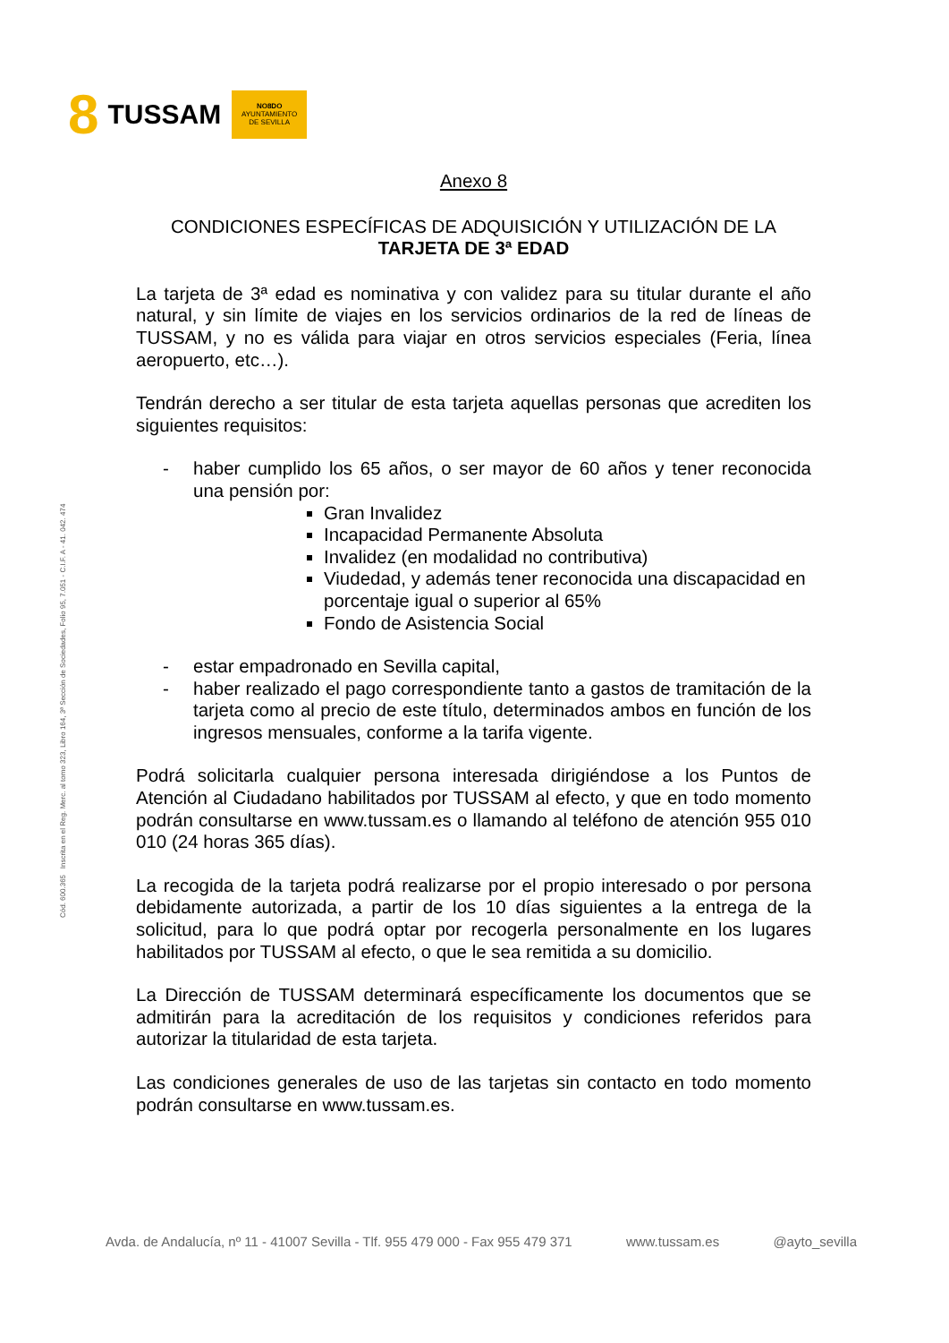8 TUSSAM
NO8DO
AYUNTAMIENTO
DE SEVILLA
Cód. 600.365 Inscrita en el Reg. Merc. al tomo 323, Libro 164, 3ª Sección de Sociedades, Folio 95, 7.051 - C.I.F. A - 41. 042. 474
Anexo 8
CONDICIONES ESPECÍFICAS DE ADQUISICIÓN Y UTILIZACIÓN DE LA
TARJETA DE 3ª EDAD
La tarjeta de 3ª edad es nominativa y con validez para su titular durante el año natural, y sin límite de viajes en los servicios ordinarios de la red de líneas de TUSSAM, y no es válida para viajar en otros servicios especiales (Feria, línea aeropuerto, etc…).
Tendrán derecho a ser titular de esta tarjeta aquellas personas que acrediten los siguientes requisitos:
- haber cumplido los 65 años, o ser mayor de 60 años y tener reconocida una pensión por:
Gran Invalidez
Incapacidad Permanente Absoluta
Invalidez (en modalidad no contributiva)
Viudedad, y además tener reconocida una discapacidad en porcentaje igual o superior al 65%
Fondo de Asistencia Social
- estar empadronado en Sevilla capital,
- haber realizado el pago correspondiente tanto a gastos de tramitación de la tarjeta como al precio de este título, determinados ambos en función de los ingresos mensuales, conforme a la tarifa vigente.
Podrá solicitarla cualquier persona interesada dirigiéndose a los Puntos de Atención al Ciudadano habilitados por TUSSAM al efecto, y que en todo momento podrán consultarse en www.tussam.es o llamando al teléfono de atención 955 010 010 (24 horas 365 días).
La recogida de la tarjeta podrá realizarse por el propio interesado o por persona debidamente autorizada, a partir de los 10 días siguientes a la entrega de la solicitud, para lo que podrá optar por recogerla personalmente en los lugares habilitados por TUSSAM al efecto, o que le sea remitida a su domicilio.
La Dirección de TUSSAM determinará específicamente los documentos que se admitirán para la acreditación de los requisitos y condiciones referidos para autorizar la titularidad de esta tarjeta.
Las condiciones generales de uso de las tarjetas sin contacto en todo momento podrán consultarse en www.tussam.es.
Avda. de Andalucía, nº 11 - 41007 Sevilla - Tlf. 955 479 000 - Fax 955 479 371 www.tussam.es @ayto_sevilla